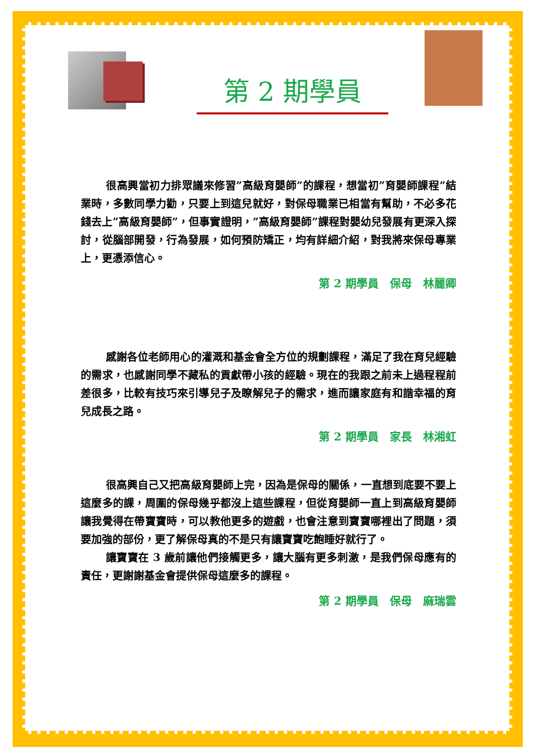第 2 期學員
很高興當初力排眾議來修習”高級育嬰師”的課程，想當初”育嬰師課程”結業時，多數同學力勸，只要上到這兒就好，對保母職業已相當有幫助，不必多花錢去上”高級育嬰師”，但事實證明，”高級育嬰師”課程對嬰幼兒發展有更深入探討，從腦部開發，行為發展，如何預防矯正，均有詳細介紹，對我將來保母專業上，更憑添信心。
第 2 期學員　保母　林麗卿
感謝各位老師用心的灌溉和基金會全方位的規劃課程，滿足了我在育兒經驗的需求，也感謝同學不藏私的貢獻帶小孩的經驗。現在的我跟之前未上過程程前差很多，比較有技巧來引導兒子及瞭解兒子的需求，進而讓家庭有和諧幸福的育兒成長之路。
第 2 期學員　家長　林湘虹
很高興自己又把高級育嬰師上完，因為是保母的關係，一直想到底要不要上這麼多的課，周圍的保母幾乎都沒上這些課程，但從育嬰師一直上到高級育嬰師讓我覺得在帶寶寶時，可以教他更多的遊戲，也會注意到寶寶哪裡出了問題，須要加強的部份，更了解保母真的不是只有讓寶寶吃飽睡好就行了。
讓寶寶在 3 歲前讓他們接觸更多，讓大腦有更多刺激，是我們保母應有的責任，更謝謝基金會提供保母這麼多的課程。
第 2 期學員　保母　麻瑞雲